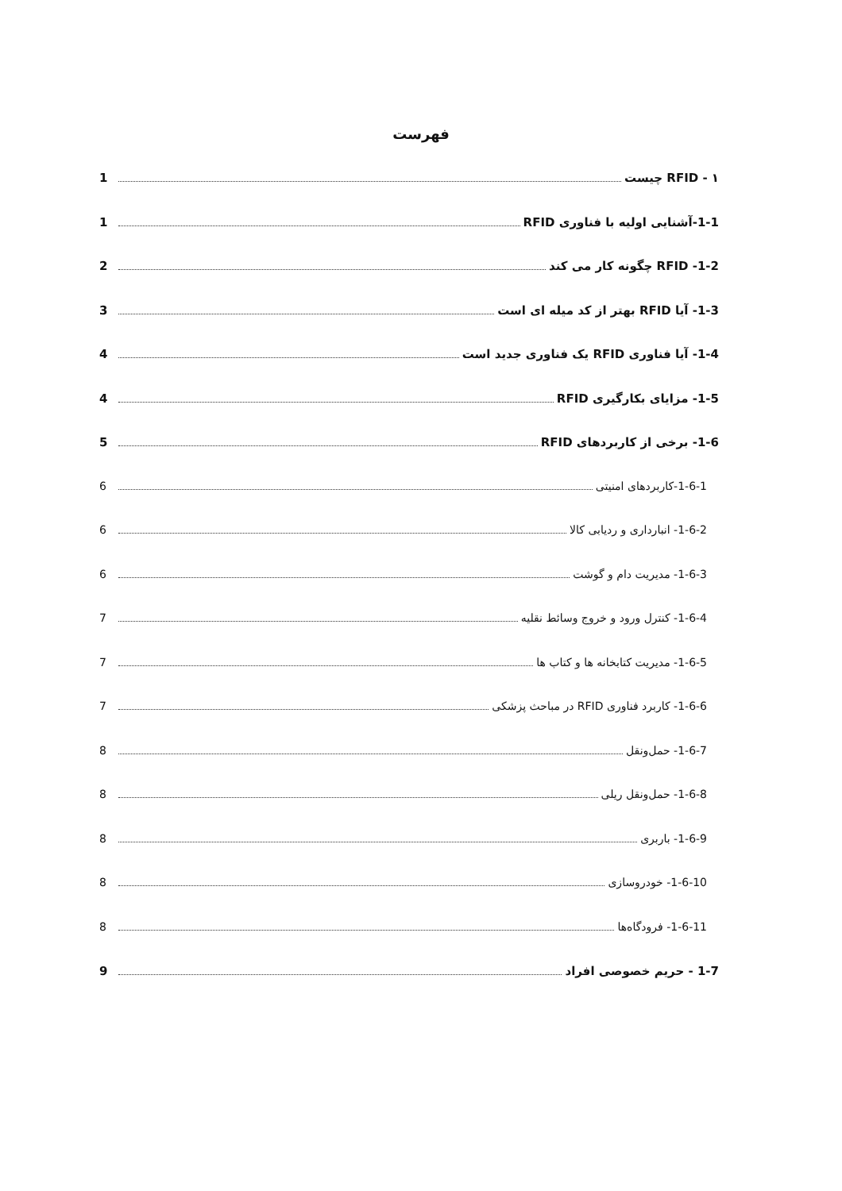فهرست
۱ - RFID چیست 1
1-1-آشنایی اولیه با فناوری RFID 1
1-2- RFID چگونه کار می کند 2
1-3- آیا RFID بهتر از کد میله ای است 3
1-4- آیا فناوری RFID یک فناوری جدید است 4
1-5- مزایای بکارگیری RFID 4
1-6- برخی از کاربردهای RFID 5
1-6-1-کاربردهای امنیتی 6
1-6-2- انبارداری و ردیابی کالا 6
1-6-3- مدیریت دام و گوشت 6
1-6-4- کنترل ورود و خروج وسائط نقلیه 7
1-6-5- مدیریت کتابخانه ها و کتاب ها 7
1-6-6- کاربرد فناوری RFID در مباحث پزشکی 7
1-6-7- حمل‌ونقل 8
1-6-8- حمل‌ونقل ریلی 8
1-6-9- باربری 8
1-6-10- خودروسازی 8
1-6-11- فرودگاه‌ها 8
1-7 - حریم خصوصی افراد 9